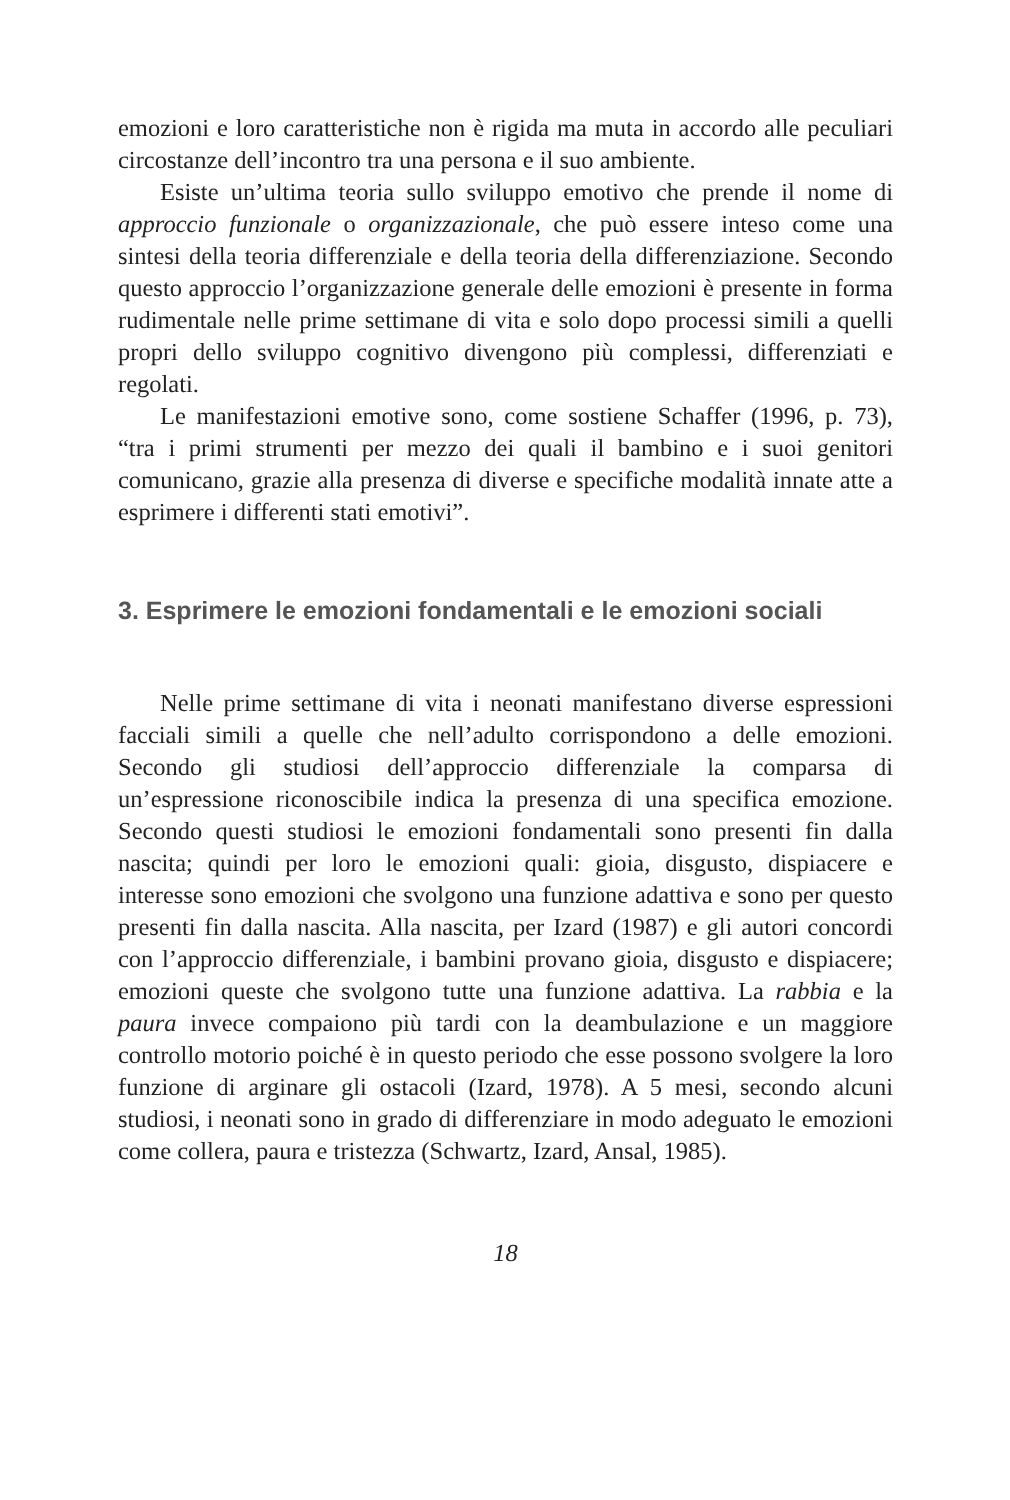emozioni e loro caratteristiche non è rigida ma muta in accordo alle peculiari circostanze dell’incontro tra una persona e il suo ambiente.
Esiste un’ultima teoria sullo sviluppo emotivo che prende il nome di approccio funzionale o organizzazionale, che può essere inteso come una sintesi della teoria differenziale e della teoria della differenziazione. Secondo questo approccio l’organizzazione generale delle emozioni è presente in forma rudimentale nelle prime settimane di vita e solo dopo processi simili a quelli propri dello sviluppo cognitivo divengono più complessi, differenziati e regolati.
Le manifestazioni emotive sono, come sostiene Schaffer (1996, p. 73), “tra i primi strumenti per mezzo dei quali il bambino e i suoi genitori comunicano, grazie alla presenza di diverse e specifiche modalità innate atte a esprimere i differenti stati emotivi”.
3. Esprimere le emozioni fondamentali e le emozioni sociali
Nelle prime settimane di vita i neonati manifestano diverse espressioni facciali simili a quelle che nell’adulto corrispondono a delle emozioni. Secondo gli studiosi dell’approccio differenziale la comparsa di un’espressione riconoscibile indica la presenza di una specifica emozione. Secondo questi studiosi le emozioni fondamentali sono presenti fin dalla nascita; quindi per loro le emozioni quali: gioia, disgusto, dispiacere e interesse sono emozioni che svolgono una funzione adattiva e sono per questo presenti fin dalla nascita. Alla nascita, per Izard (1987) e gli autori concordi con l’approccio differenziale, i bambini provano gioia, disgusto e dispiacere; emozioni queste che svolgono tutte una funzione adattiva. La rabbia e la paura invece compaiono più tardi con la deambulazione e un maggiore controllo motorio poiché è in questo periodo che esse possono svolgere la loro funzione di arginare gli ostacoli (Izard, 1978). A 5 mesi, secondo alcuni studiosi, i neonati sono in grado di differenziare in modo adeguato le emozioni come collera, paura e tristezza (Schwartz, Izard, Ansal, 1985).
18